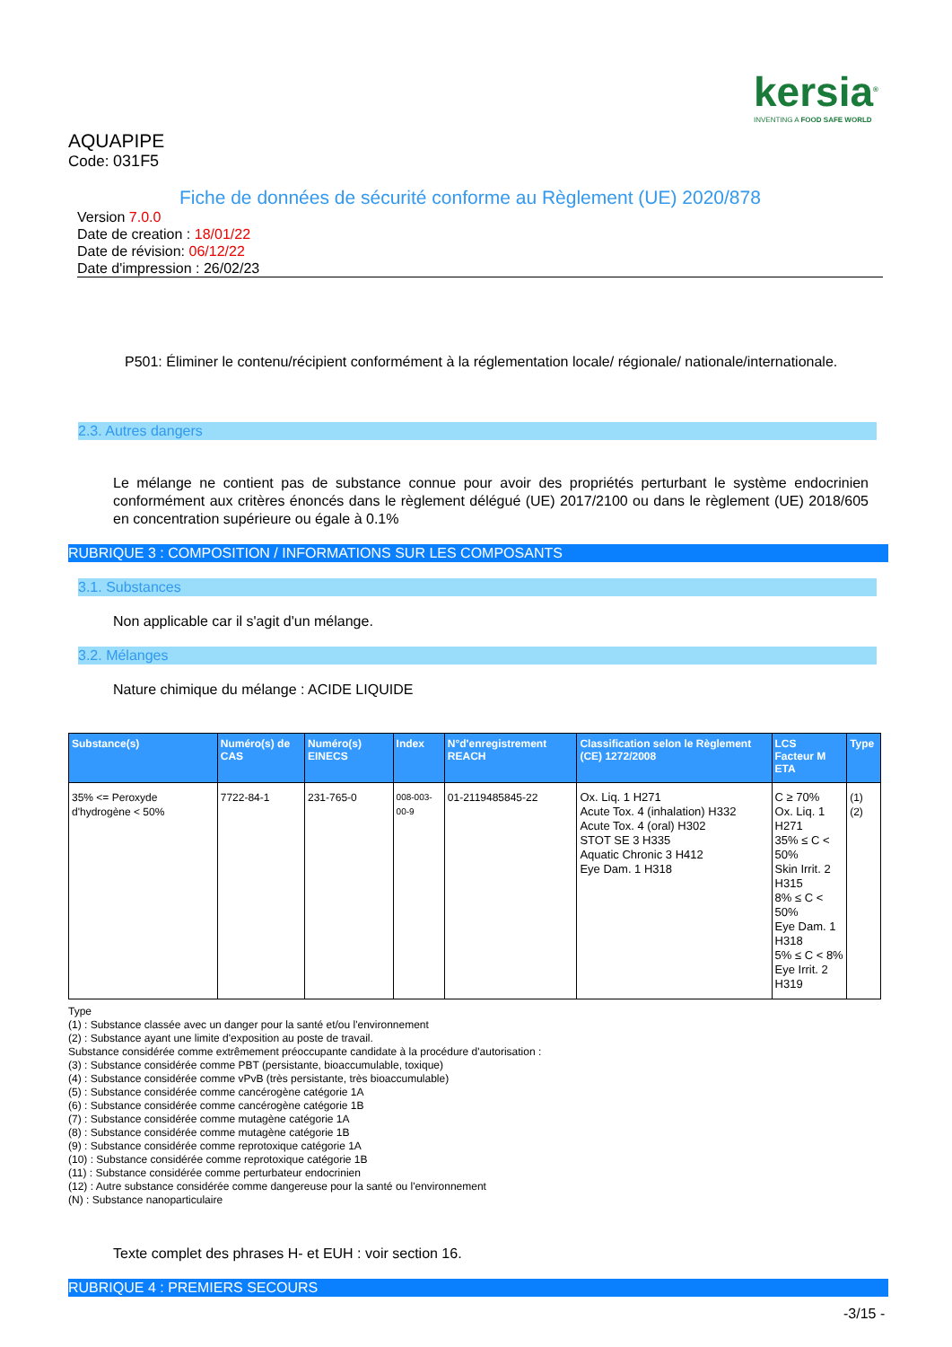kersia<sup>®</sup>
INVENTING A FOOD SAFE WORLD
AQUAPIPE
Code: 031F5
Fiche de données de sécurité conforme au Règlement (UE) 2020/878
Version 7.0.0
Date de creation : 18/01/22
Date de révision: 06/12/22
Date d'impression : 26/02/23
P501: Éliminer le contenu/récipient conformément à la réglementation locale/ régionale/ nationale/internationale.
2.3. Autres dangers
Le mélange ne contient pas de substance connue pour avoir des propriétés perturbant le système endocrinien conformément aux critères énoncés dans le règlement délégué (UE) 2017/2100 ou dans le règlement (UE) 2018/605 en concentration supérieure ou égale à 0.1%
RUBRIQUE 3 : COMPOSITION / INFORMATIONS SUR LES COMPOSANTS
3.1. Substances
Non applicable car il s'agit d'un mélange.
3.2. Mélanges
Nature chimique du mélange : ACIDE LIQUIDE
| Substance(s) | Numéro(s) de CAS | Numéro(s) EINECS | Index | N°d'enregistrement REACH | Classification selon le Règlement (CE) 1272/2008 | LCS Facteur M ETA | Type |
| --- | --- | --- | --- | --- | --- | --- | --- |
| 35% <= Peroxyde d'hydrogène < 50% | 7722-84-1 | 231-765-0 | 008-003-00-9 | 01-2119485845-22 | Ox. Liq. 1 H271 Acute Tox. 4 (inhalation) H332 Acute Tox. 4 (oral) H302 STOT SE 3 H335 Aquatic Chronic 3 H412 Eye Dam. 1 H318 | C ≥ 70% Ox. Liq. 1 H271 35% ≤ C < 50% Skin Irrit. 2 H315 8% ≤ C < 50% Eye Dam. 1 H318 5% ≤ C < 8% Eye Irrit. 2 H319 | (1) (2) |
Type
(1) : Substance classée avec un danger pour la santé et/ou l'environnement
(2) : Substance ayant une limite d'exposition au poste de travail.
Substance considérée comme extrêmement préoccupante candidate à la procédure d'autorisation :
(3) : Substance considérée comme PBT (persistante, bioaccumulable, toxique)
(4) : Substance considérée comme vPvB (très persistante, très bioaccumulable)
(5) : Substance considérée comme cancérogène catégorie 1A
(6) : Substance considérée comme cancérogène catégorie 1B
(7) : Substance considérée comme mutagène catégorie 1A
(8) : Substance considérée comme mutagène catégorie 1B
(9) : Substance considérée comme reprotoxique catégorie 1A
(10) : Substance considérée comme reprotoxique catégorie 1B
(11) : Substance considérée comme perturbateur endocrinien
(12) : Autre substance considérée comme dangereuse pour la santé ou l'environnement
(N) : Substance nanoparticulaire
Texte complet des phrases H- et EUH : voir section 16.
RUBRIQUE 4 : PREMIERS SECOURS
-3/15 -